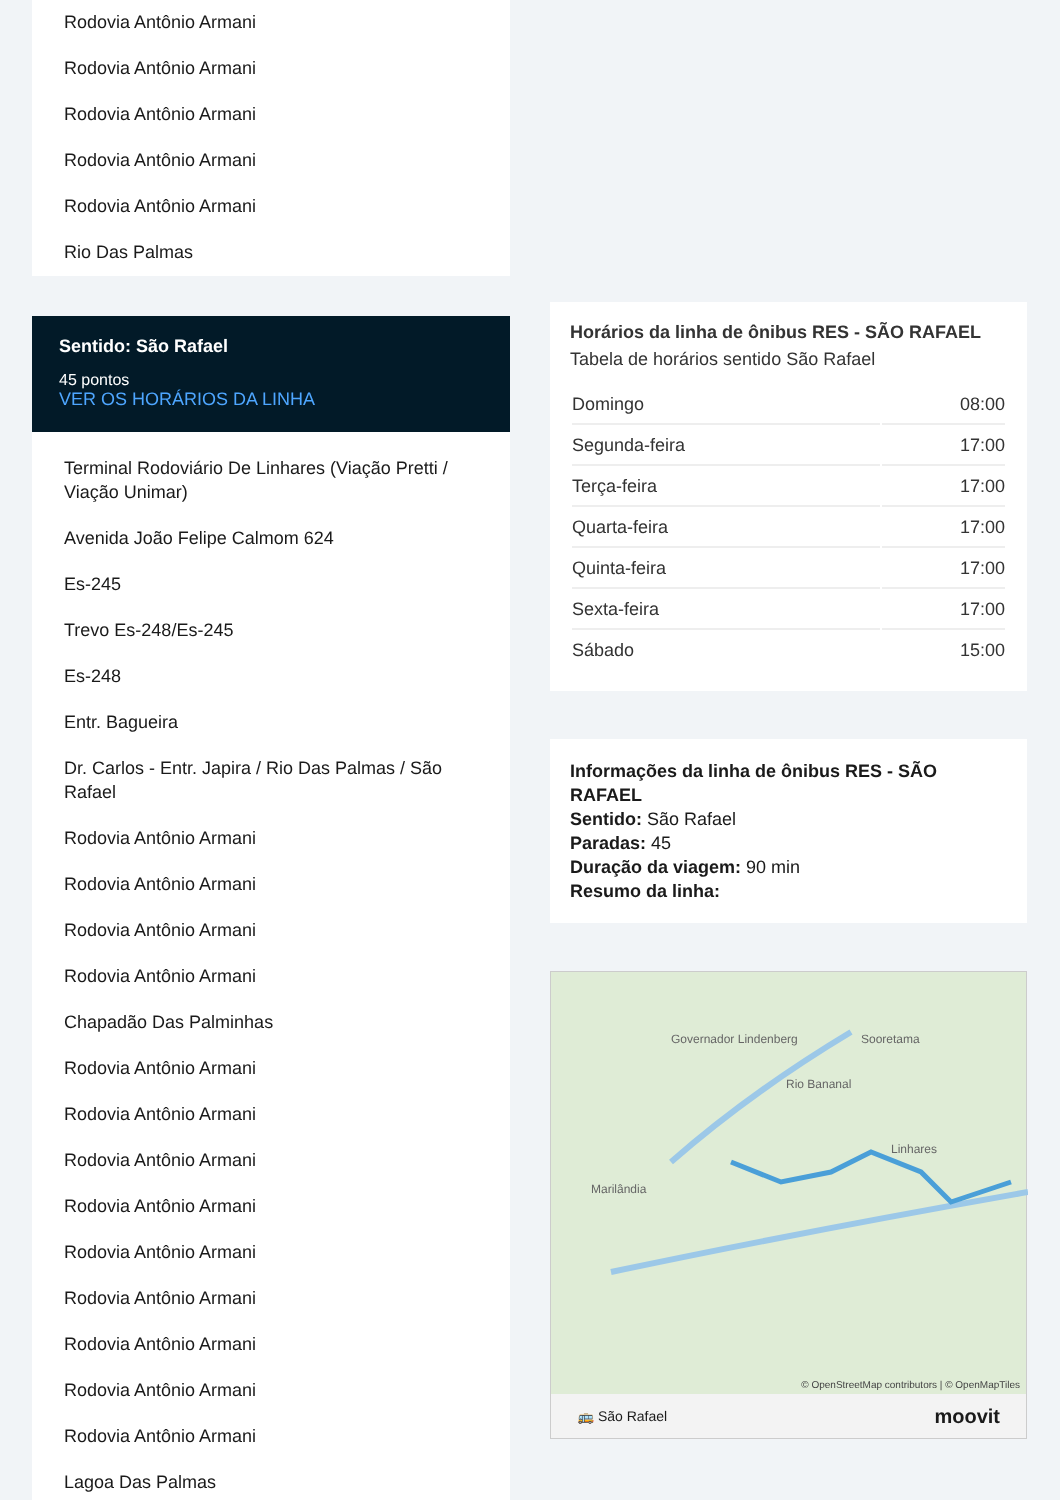Rodovia Antônio Armani
Rodovia Antônio Armani
Rodovia Antônio Armani
Rodovia Antônio Armani
Rodovia Antônio Armani
Rio Das Palmas
Sentido: São Rafael
45 pontos
VER OS HORÁRIOS DA LINHA
Terminal Rodoviário De Linhares (Viação Pretti / Viação Unimar)
Avenida João Felipe Calmom 624
Es-245
Trevo Es-248/Es-245
Es-248
Entr. Bagueira
Dr. Carlos - Entr. Japira / Rio Das Palmas / São Rafael
Rodovia Antônio Armani
Rodovia Antônio Armani
Rodovia Antônio Armani
Rodovia Antônio Armani
Chapadão Das Palminhas
Rodovia Antônio Armani
Rodovia Antônio Armani
Rodovia Antônio Armani
Rodovia Antônio Armani
Rodovia Antônio Armani
Rodovia Antônio Armani
Rodovia Antônio Armani
Rodovia Antônio Armani
Rodovia Antônio Armani
Lagoa Das Palmas
Horários da linha de ônibus RES - SÃO RAFAEL
Tabela de horários sentido São Rafael
| Domingo | 08:00 |
| Segunda-feira | 17:00 |
| Terça-feira | 17:00 |
| Quarta-feira | 17:00 |
| Quinta-feira | 17:00 |
| Sexta-feira | 17:00 |
| Sábado | 15:00 |
Informações da linha de ônibus RES - SÃO RAFAEL
Sentido: São Rafael
Paradas: 45
Duração da viagem: 90 min
Resumo da linha:
Governador Lindenberg
Rio Bananal
Sooretama
Marilândia
Linhares
© OpenStreetMap contributors | © OpenMapTiles
🚌 São Rafael moovit